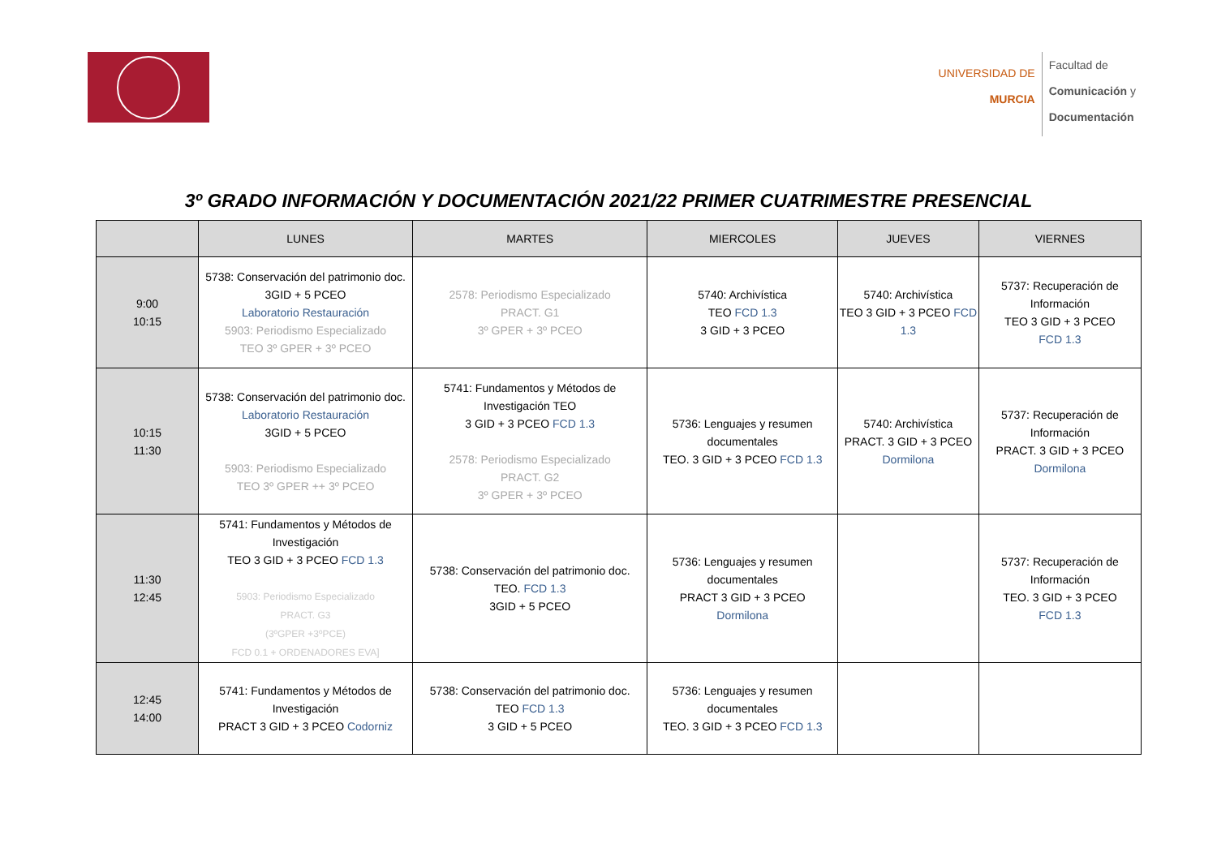UNIVERSIDAD DE
MURCIA
Facultad de
Comunicación y
Documentación
3º GRADO INFORMACIÓN Y DOCUMENTACIÓN 2021/22 PRIMER CUATRIMESTRE PRESENCIAL
| | LUNES | MARTES | MIERCOLES | JUEVES | VIERNES |
| --- | --- | --- | --- | --- | --- |
| 9:00 10:15 | 5738: Conservación del patrimonio doc. 3GID + 5 PCEO Laboratorio Restauración 5903: Periodismo Especializado TEO 3º GPER + 3º PCEO | 2578: Periodismo Especializado PRACT. G1 3º GPER + 3º PCEO | 5740: Archivística TEO FCD 1.3 3 GID + 3 PCEO | 5740: Archivística TEO 3 GID + 3 PCEO FCD 1.3 | 5737: Recuperación de Información TEO 3 GID + 3 PCEO FCD 1.3 |
| 10:15 11:30 | 5738: Conservación del patrimonio doc. Laboratorio Restauración 3GID + 5 PCEO 5903: Periodismo Especializado TEO 3º GPER ++ 3º PCEO | 5741: Fundamentos y Métodos de Investigación TEO 3 GID + 3 PCEO FCD 1.3 2578: Periodismo Especializado PRACT. G2 3º GPER + 3º PCEO | 5736: Lenguajes y resumen documentales TEO. 3 GID + 3 PCEO FCD 1.3 | 5740: Archivística PRACT. 3 GID + 3 PCEO Dormilona | 5737: Recuperación de Información PRACT. 3 GID + 3 PCEO Dormilona |
| 11:30 12:45 | 5741: Fundamentos y Métodos de Investigación TEO 3 GID + 3 PCEO FCD 1.3 5903: Periodismo Especializado PRACT. G3 (3ºGPER +3ºPCE) FCD 0.1 + ORDENADORES EVA] | 5738: Conservación del patrimonio doc. TEO. FCD 1.3 3GID + 5 PCEO | 5736: Lenguajes y resumen documentales PRACT 3 GID + 3 PCEO Dormilona | | 5737: Recuperación de Información TEO. 3 GID + 3 PCEO FCD 1.3 |
| 12:45 14:00 | 5741: Fundamentos y Métodos de Investigación PRACT 3 GID + 3 PCEO Codorniz | 5738: Conservación del patrimonio doc. TEO FCD 1.3 3 GID + 5 PCEO | 5736: Lenguajes y resumen documentales TEO. 3 GID + 3 PCEO FCD 1.3 | | |